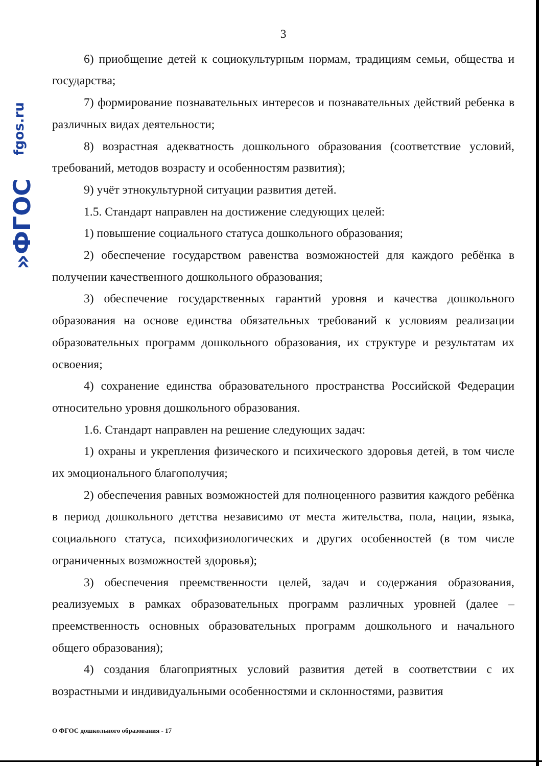fgos.ru
»ФГОС
3
6) приобщение детей к социокультурным нормам, традициям семьи, общества и государства;
7) формирование познавательных интересов и познавательных действий ребенка в различных видах деятельности;
8) возрастная адекватность дошкольного образования (соответствие условий, требований, методов возрасту и особенностям развития);
9) учёт этнокультурной ситуации развития детей.
1.5. Стандарт направлен на достижение следующих целей:
1) повышение социального статуса дошкольного образования;
2) обеспечение государством равенства возможностей для каждого ребёнка в получении качественного дошкольного образования;
3) обеспечение государственных гарантий уровня и качества дошкольного образования на основе единства обязательных требований к условиям реализации образовательных программ дошкольного образования, их структуре и результатам их освоения;
4) сохранение единства образовательного пространства Российской Федерации относительно уровня дошкольного образования.
1.6. Стандарт направлен на решение следующих задач:
1) охраны и укрепления физического и психического здоровья детей, в том числе их эмоционального благополучия;
2) обеспечения равных возможностей для полноценного развития каждого ребёнка в период дошкольного детства независимо от места жительства, пола, нации, языка, социального статуса, психофизиологических и других особенностей (в том числе ограниченных возможностей здоровья);
3) обеспечения преемственности целей, задач и содержания образования, реализуемых в рамках образовательных программ различных уровней (далее – преемственность основных образовательных программ дошкольного и начального общего образования);
4) создания благоприятных условий развития детей в соответствии с их возрастными и индивидуальными особенностями и склонностями, развития
О ФГОС дошкольного образования - 17